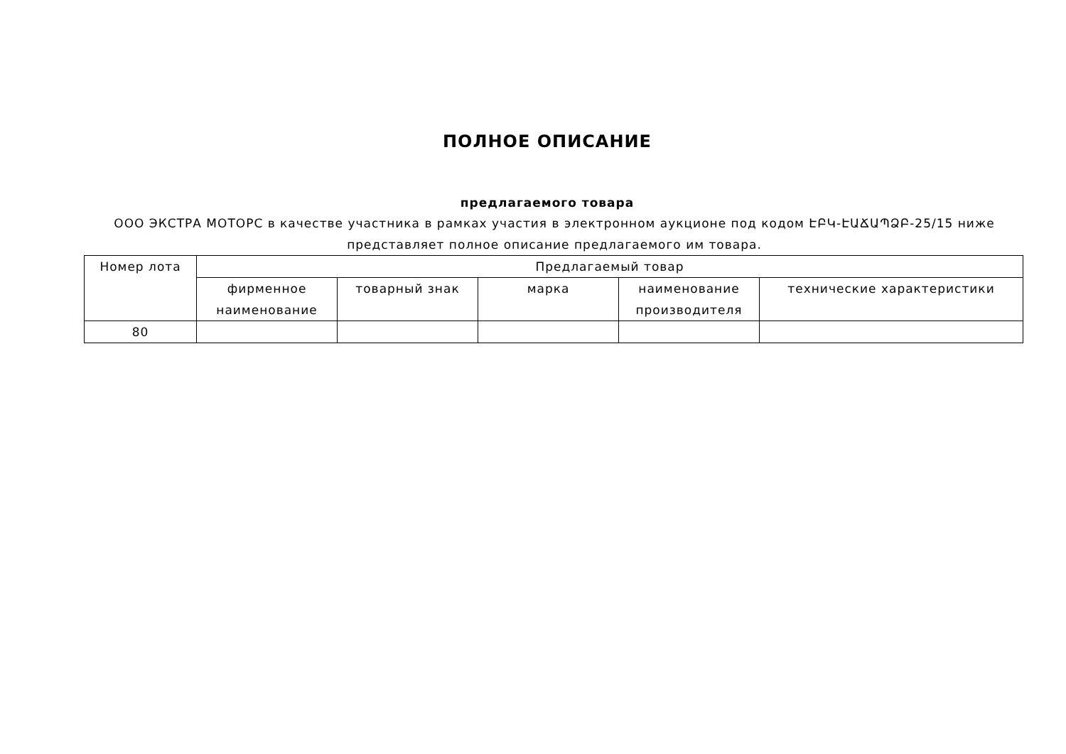ПОЛНОЕ ОПИСАНИЕ
предлагаемого товара
ООО ЭКСТРА МОТОРС в качестве участника в рамках участия в электронном аукционе под кодом ԷԲԿ-ԷԱՃԱՊՁԲ-25/15 ниже представляет полное описание предлагаемого им товара.
| Номер лота | Предлагаемый товар | | | | |
| --- | --- | --- | --- | --- | --- |
| | фирменное наименование | товарный знак | марка | наименование производителя | технические характеристики |
| 80 | | | | | |